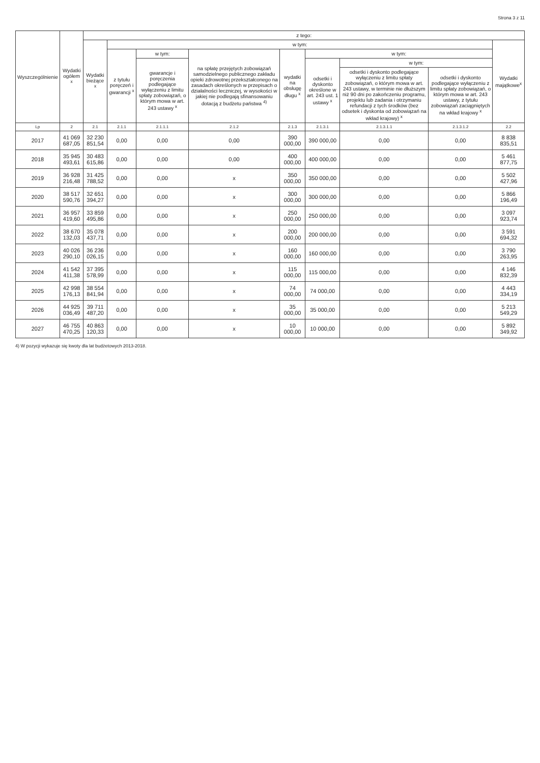Strona 3 z 11
| Wyszczególnienie | Wydatki ogółem <sup>x</sup> | z tego: | | | | | | | | |
| --- | --- | --- | --- | --- | --- | --- | --- | --- | --- | --- |
| | | Wydatki bieżące <sup>x</sup> | w tym: | | | | | | | Wydatki majątkowe<sup>x</sup> |
| | | | z tytułu poręczeń i gwarancji <sup>x</sup> | w tym: | na spłatę przejętych zobowiązań samodzielnego publicznego zakładu opieki zdrowotnej przekształconego na zasadach określonych w przepisach o działalności leczniczej, w wysokości w jakiej nie podlegają sfinansowaniu dotacją z budżetu państwa <sup>4)</sup> | wydatki na obsługę długu <sup>x</sup> | w tym: | | | |
| | | | | gwarancje i poręczenia podlegające wyłączeniu z limitu spłaty zobowiązań, o którym mowa w art. 243 ustawy <sup>x</sup> | | | odsetki i dyskonto określone w art. 243 ust. 1 ustawy <sup>x</sup> | w tym: | | |
| | | | | | | | | odsetki i dyskonto podlegające wyłączeniu z limitu spłaty zobowiązań, o którym mowa w art. 243 ustawy, w terminie nie dłuższym niż 90 dni po zakończeniu programu, projektu lub zadania i otrzymaniu refundacji z tych środków (bez odsetek i dyskonta od zobowiązań na wkład krajowy) <sup>x</sup> | odsetki i dyskonto podlegające wyłączeniu z limitu spłaty zobowiązań, o którym mowa w art. 243 ustawy, z tytułu zobowiązań zaciągniętych na wkład krajowy <sup>x</sup> | |
| Lp | 2 | 2.1 | 2.1.1 | 2.1.1.1 | 2.1.2 | 2.1.3 | 2.1.3.1 | 2.1.3.1.1 | 2.1.3.1.2 | 2.2 |
| 2017 | 41 069 687,05 | 32 230 851,54 | 0,00 | 0,00 | 0,00 | 390 000,00 | 390 000,00 | 0,00 | 0,00 | 8 838 835,51 |
| 2018 | 35 945 493,61 | 30 483 615,86 | 0,00 | 0,00 | 0,00 | 400 000,00 | 400 000,00 | 0,00 | 0,00 | 5 461 877,75 |
| 2019 | 36 928 216,48 | 31 425 788,52 | 0,00 | 0,00 | x | 350 000,00 | 350 000,00 | 0,00 | 0,00 | 5 502 427,96 |
| 2020 | 38 517 590,76 | 32 651 394,27 | 0,00 | 0,00 | x | 300 000,00 | 300 000,00 | 0,00 | 0,00 | 5 866 196,49 |
| 2021 | 36 957 419,60 | 33 859 495,86 | 0,00 | 0,00 | x | 250 000,00 | 250 000,00 | 0,00 | 0,00 | 3 097 923,74 |
| 2022 | 38 670 132,03 | 35 078 437,71 | 0,00 | 0,00 | x | 200 000,00 | 200 000,00 | 0,00 | 0,00 | 3 591 694,32 |
| 2023 | 40 026 290,10 | 36 236 026,15 | 0,00 | 0,00 | x | 160 000,00 | 160 000,00 | 0,00 | 0,00 | 3 790 263,95 |
| 2024 | 41 542 411,38 | 37 395 578,99 | 0,00 | 0,00 | x | 115 000,00 | 115 000,00 | 0,00 | 0,00 | 4 146 832,39 |
| 2025 | 42 998 176,13 | 38 554 841,94 | 0,00 | 0,00 | x | 74 000,00 | 74 000,00 | 0,00 | 0,00 | 4 443 334,19 |
| 2026 | 44 925 036,49 | 39 711 487,20 | 0,00 | 0,00 | x | 35 000,00 | 35 000,00 | 0,00 | 0,00 | 5 213 549,29 |
| 2027 | 46 755 470,25 | 40 863 120,33 | 0,00 | 0,00 | x | 10 000,00 | 10 000,00 | 0,00 | 0,00 | 5 892 349,92 |
4) W pozycji wykazuje się kwoty dla lat budżetowych 2013-2018.